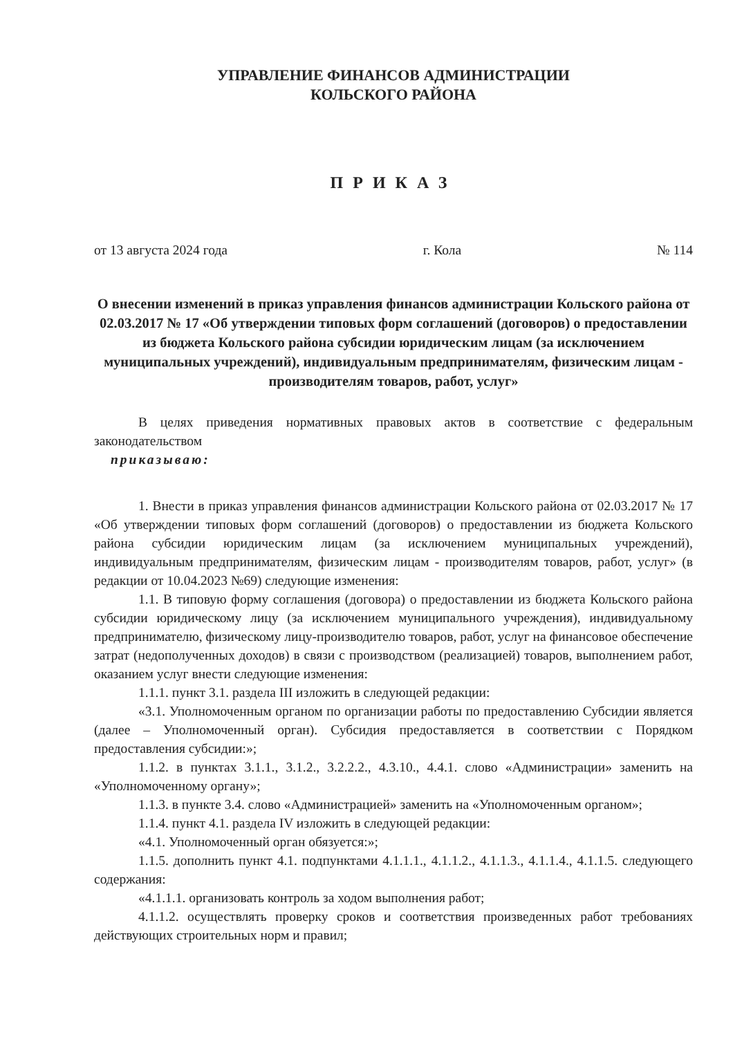УПРАВЛЕНИЕ ФИНАНСОВ АДМИНИСТРАЦИИ
КОЛЬСКОГО РАЙОНА
ПРИКАЗ
от 13 августа 2024 года г. Кола № 114
О внесении изменений в приказ управления финансов администрации Кольского района от 02.03.2017 № 17 «Об утверждении типовых форм соглашений (договоров) о предоставлении из бюджета Кольского района субсидии юридическим лицам (за исключением муниципальных учреждений), индивидуальным предпринимателям, физическим лицам - производителям товаров, работ, услуг»
В целях приведения нормативных правовых актов в соответствие с федеральным законодательством
приказываю:
1. Внести в приказ управления финансов администрации Кольского района от 02.03.2017 № 17 «Об утверждении типовых форм соглашений (договоров) о предоставлении из бюджета Кольского района субсидии юридическим лицам (за исключением муниципальных учреждений), индивидуальным предпринимателям, физическим лицам - производителям товаров, работ, услуг» (в редакции от 10.04.2023 №69) следующие изменения:
1.1. В типовую форму соглашения (договора) о предоставлении из бюджета Кольского района субсидии юридическому лицу (за исключением муниципального учреждения), индивидуальному предпринимателю, физическому лицу-производителю товаров, работ, услуг на финансовое обеспечение затрат (недополученных доходов) в связи с производством (реализацией) товаров, выполнением работ, оказанием услуг внести следующие изменения:
1.1.1. пункт 3.1. раздела III изложить в следующей редакции:
«3.1. Уполномоченным органом по организации работы по предоставлению Субсидии является (далее – Уполномоченный орган). Субсидия предоставляется в соответствии с Порядком предоставления субсидии:»;
1.1.2. в пунктах 3.1.1., 3.1.2., 3.2.2.2., 4.3.10., 4.4.1. слово «Администрации» заменить на «Уполномоченному органу»;
1.1.3. в пункте 3.4. слово «Администрацией» заменить на «Уполномоченным органом»;
1.1.4. пункт 4.1. раздела IV изложить в следующей редакции:
«4.1. Уполномоченный орган обязуется:»;
1.1.5. дополнить пункт 4.1. подпунктами 4.1.1.1., 4.1.1.2., 4.1.1.3., 4.1.1.4., 4.1.1.5. следующего содержания:
«4.1.1.1. организовать контроль за ходом выполнения работ;
4.1.1.2. осуществлять проверку сроков и соответствия произведенных работ требованиях действующих строительных норм и правил;